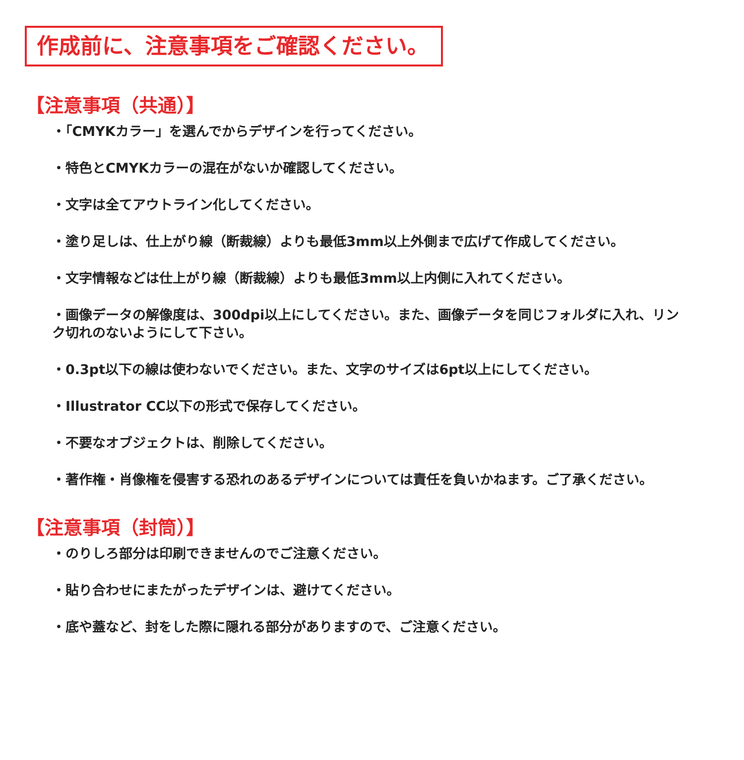作成前に、注意事項をご確認ください。
【注意事項（共通）】
・「CMYKカラー」を選んでからデザインを行ってください。
・特色とCMYKカラーの混在がないか確認してください。
・文字は全てアウトライン化してください。
・塗り足しは、仕上がり線（断裁線）よりも最低3mm以上外側まで広げて作成してください。
・文字情報などは仕上がり線（断裁線）よりも最低3mm以上内側に入れてください。
・画像データの解像度は、300dpi以上にしてください。また、画像データを同じフォルダに入れ、リンク切れのないようにして下さい。
・0.3pt以下の線は使わないでください。また、文字のサイズは6pt以上にしてください。
・Illustrator CC以下の形式で保存してください。
・不要なオブジェクトは、削除してください。
・著作権・肖像権を侵害する恐れのあるデザインについては責任を負いかねます。ご了承ください。
【注意事項（封筒）】
・のりしろ部分は印刷できませんのでご注意ください。
・貼り合わせにまたがったデザインは、避けてください。
・底や蓋など、封をした際に隠れる部分がありますので、ご注意ください。